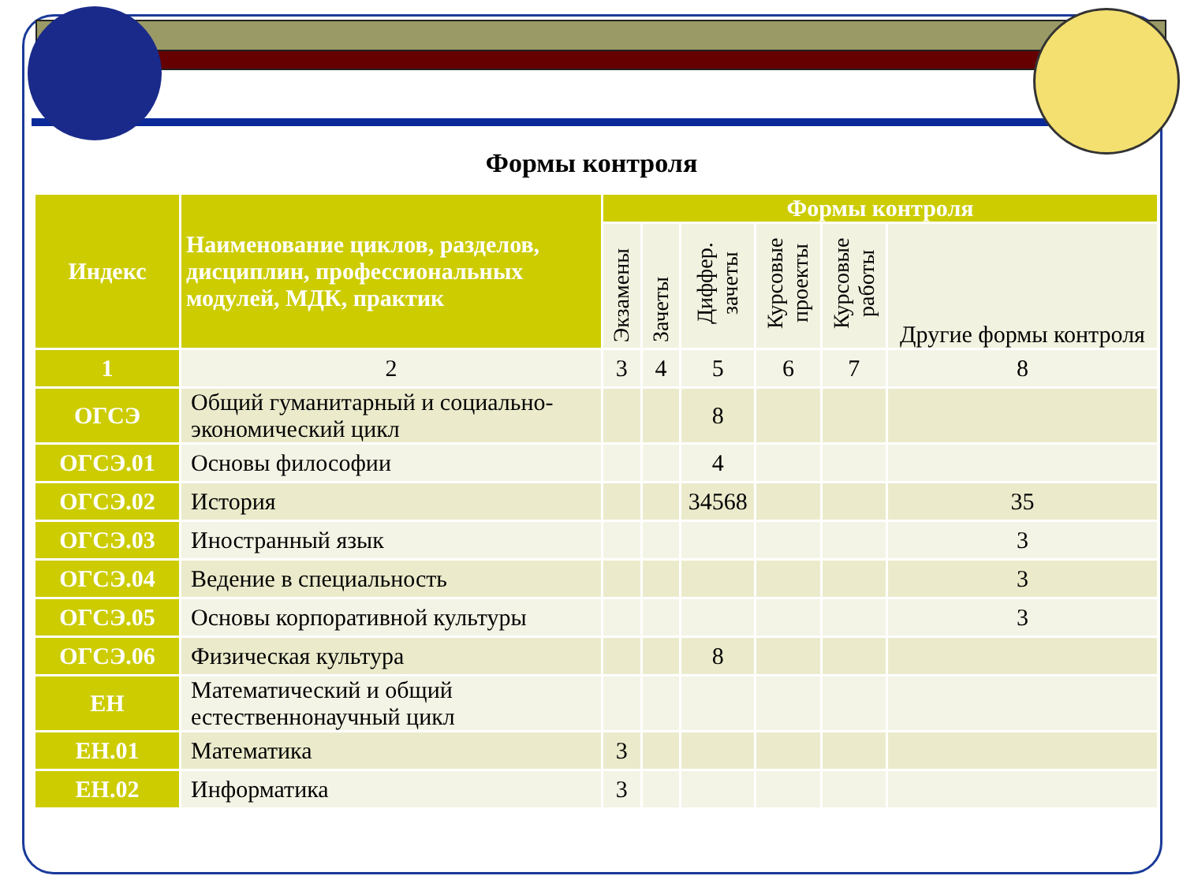Формы контроля
| Индекс | Наименование циклов, разделов, дисциплин, профессиональных модулей, МДК, практик | Формы контроля | | | | | |
| --- | --- | --- | --- | --- | --- | --- | --- |
| | | Экзамены | Зачеты | Диффер. зачеты | Курсовые проекты | Курсовые работы | Другие формы контроля |
| 1 | 2 | 3 | 4 | 5 | 6 | 7 | 8 |
| ОГСЭ | Общий гуманитарный и социально-экономический цикл | | | 8 | | | |
| ОГСЭ.01 | Основы философии | | | 4 | | | |
| ОГСЭ.02 | История | | | 34568 | | | 35 |
| ОГСЭ.03 | Иностранный язык | | | | | | 3 |
| ОГСЭ.04 | Ведение в специальность | | | | | | 3 |
| ОГСЭ.05 | Основы корпоративной культуры | | | | | | 3 |
| ОГСЭ.06 | Физическая культура | | | 8 | | | |
| ЕН | Математический и общий естественнонаучный цикл | | | | | | |
| ЕН.01 | Математика | 3 | | | | | |
| ЕН.02 | Информатика | 3 | | | | | |